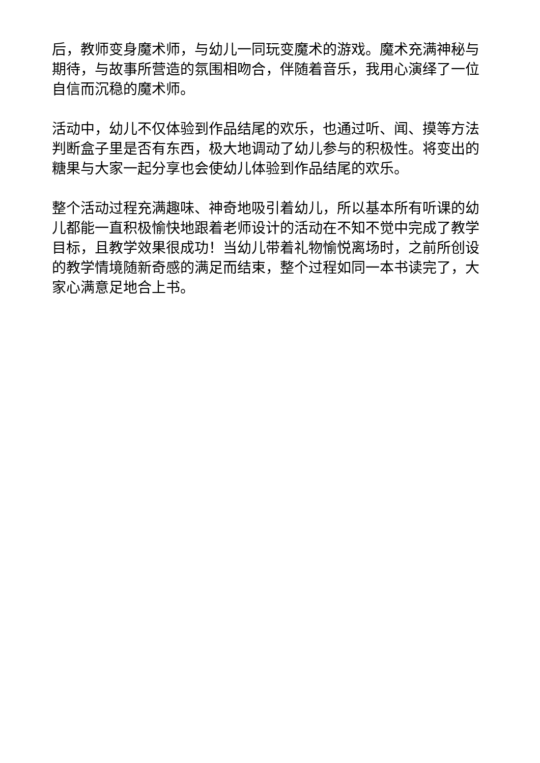后，教师变身魔术师，与幼儿一同玩变魔术的游戏。魔术充满神秘与期待，与故事所营造的氛围相吻合，伴随着音乐，我用心演绎了一位自信而沉稳的魔术师。
活动中，幼儿不仅体验到作品结尾的欢乐，也通过听、闻、摸等方法判断盒子里是否有东西，极大地调动了幼儿参与的积极性。将变出的糖果与大家一起分享也会使幼儿体验到作品结尾的欢乐。
整个活动过程充满趣味、神奇地吸引着幼儿，所以基本所有听课的幼儿都能一直积极愉快地跟着老师设计的活动在不知不觉中完成了教学目标，且教学效果很成功！当幼儿带着礼物愉悦离场时，之前所创设的教学情境随新奇感的满足而结束，整个过程如同一本书读完了，大家心满意足地合上书。